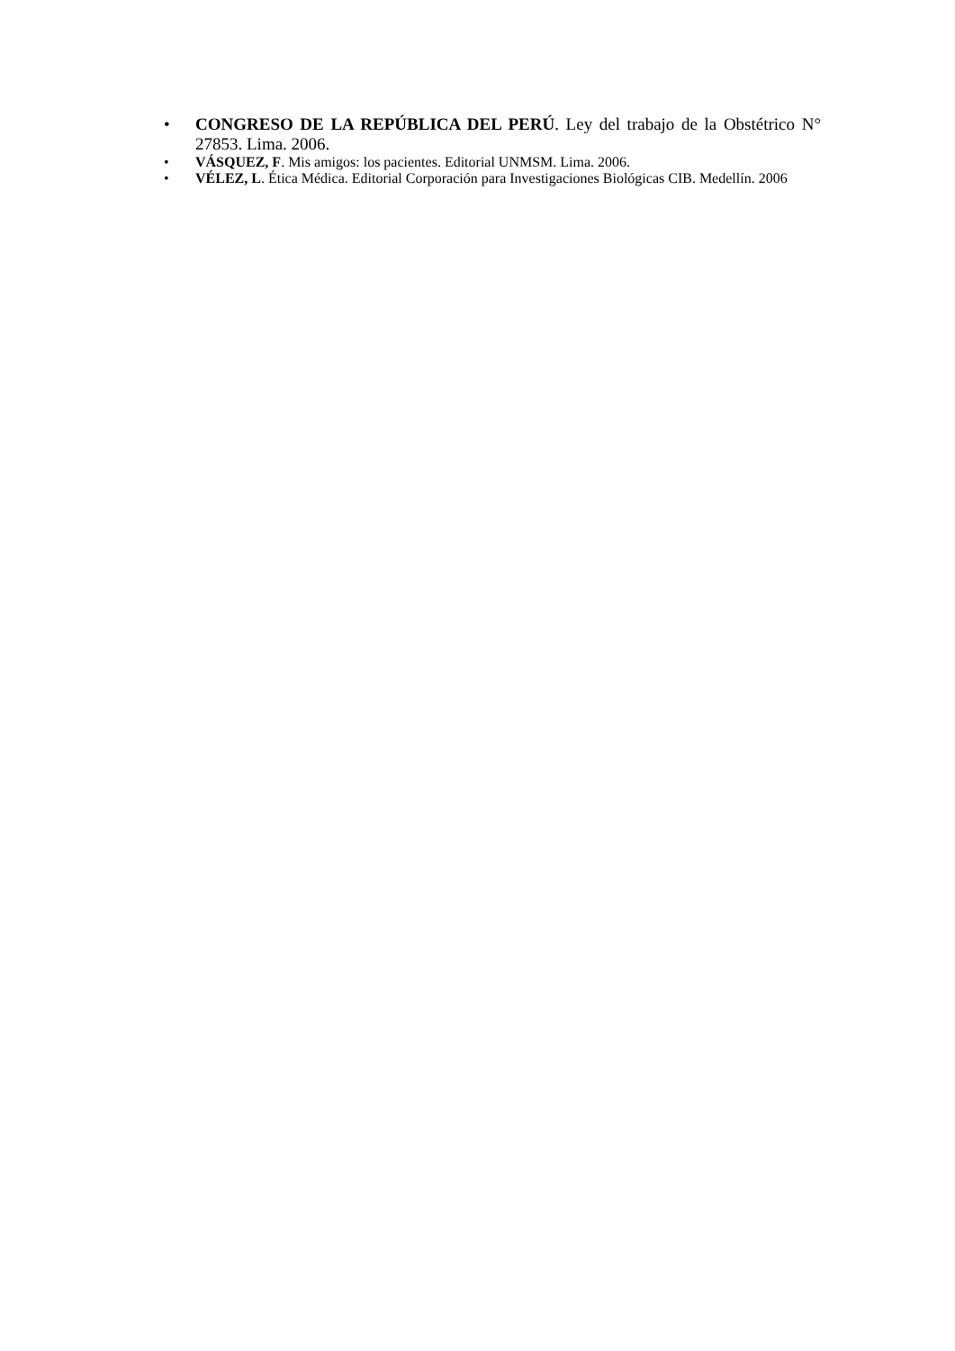• CONGRESO DE LA REPÚBLICA DEL PERÚ. Ley del trabajo de la Obstétrico N° 27853. Lima. 2006.
• VÁSQUEZ, F. Mis amigos: los pacientes. Editorial UNMSM. Lima. 2006.
• VÉLEZ, L. Ética Médica. Editorial Corporación para Investigaciones Biológicas CIB. Medellín. 2006